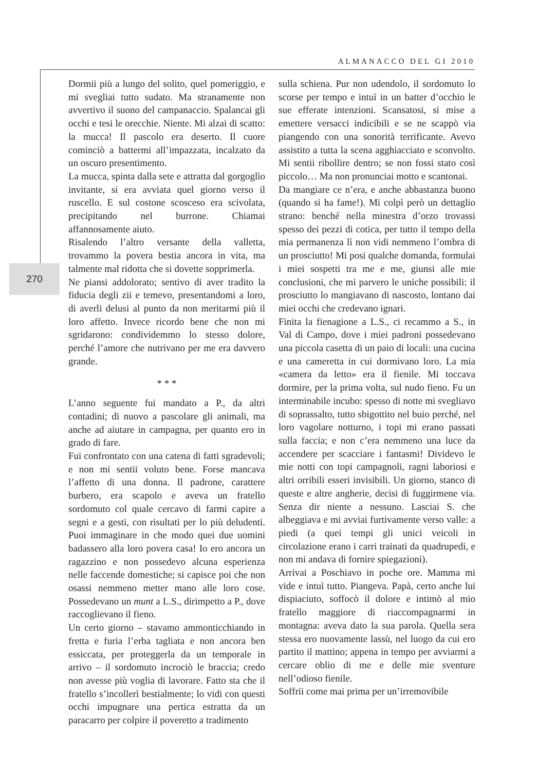ALMANACCO DEL GI 2010
270
Dormii più a lungo del solito, quel pomeriggio, e mi svegliai tutto sudato. Ma stranamente non avvertivo il suono del campanaccio. Spalancai gli occhi e tesi le orecchie. Niente. Mi alzai di scatto: la mucca! Il pascolo era deserto. Il cuore cominciò a battermi all’impazzata, incalzato da un oscuro presentimento.
La mucca, spinta dalla sete e attratta dal gorgoglìo invitante, si era avviata quel giorno verso il ruscello. E sul costone scosceso era scivolata, precipitando nel burrone. Chiamai affannosamente aiuto.
Risalendo l’altro versante della valletta, trovammo la povera bestia ancora in vita, ma talmente mal ridotta che si dovette sopprimerla.
Ne piansi addolorato; sentivo di aver tradito la fiducia degli zii e temevo, presentandomi a loro, di averli delusi al punto da non meritarmi più il loro affetto. Invece ricordo bene che non mi sgridarono: condividemmo lo stesso dolore, perché l’amore che nutrivano per me era davvero grande.
* * *
L’anno seguente fui mandato a P., da altri contadini; di nuovo a pascolare gli animali, ma anche ad aiutare in campagna, per quanto ero in grado di fare.
Fui confrontato con una catena di fatti sgradevoli; e non mi sentii voluto bene. Forse mancava l’affetto di una donna. Il padrone, carattere burbero, era scapolo e aveva un fratello sordomuto col quale cercavo di farmi capire a segni e a gesti, con risultati per lo più deludenti. Puoi immaginare in che modo quei due uomini badassero alla loro povera casa! Io ero ancora un ragazzino e non possedevo alcuna esperienza nelle faccende domestiche; si capisce poi che non osassi nemmeno metter mano alle loro cose. Possedevano un munt a L.S., dirimpetto a P., dove raccoglievano il fieno.
Un certo giorno – stavamo ammonticchiando in fretta e furia l’erba tagliata e non ancora ben essiccata, per proteggerla da un temporale in arrivo – il sordomuto incrociò le braccia; credo non avesse più voglia di lavorare. Fatto sta che il fratello s’incollerì bestialmente; lo vidi con questi occhi impugnare una pertica estratta da un paracarro per colpire il poveretto a tradimento
sulla schiena. Pur non udendolo, il sordomuto lo scorse per tempo e intuì in un batter d’occhio le sue efferate intenzioni. Scansatosi, si mise a emettere versacci indicibili e se ne scappò via piangendo con una sonorità terrificante. Avevo assistito a tutta la scena agghiacciato e sconvolto. Mi sentii ribollire dentro; se non fossi stato così piccolo… Ma non pronunciai motto e scantonai.
Da mangiare ce n’era, e anche abbastanza buono (quando si ha fame!). Mi colpì però un dettaglio strano: benché nella minestra d’orzo trovassi spesso dei pezzi di cotica, per tutto il tempo della mia permanenza lì non vidi nemmeno l’ombra di un prosciutto! Mi posi qualche domanda, formulai i miei sospetti tra me e me, giunsi alle mie conclusioni, che mi parvero le uniche possibili: il prosciutto lo mangiavano di nascosto, lontano dai miei occhi che credevano ignari.
Finita la fienagione a L.S., ci recammo a S., in Val di Campo, dove i miei padroni possedevano una piccola casetta di un paio di locali: una cucina e una cameretta in cui dormivano loro. La mia «camera da letto» era il fienile. Mi toccava dormire, per la prima volta, sul nudo fieno. Fu un interminabile incubo: spesso di notte mi svegliavo di soprassalto, tutto sbigottito nel buio perché, nel loro vagolare notturno, i topi mi erano passati sulla faccia; e non c’era nemmeno una luce da accendere per scacciare i fantasmi! Dividevo le mie notti con topi campagnoli, ragni laboriosi e altri orribili esseri invisibili. Un giorno, stanco di queste e altre angherie, decisi di fuggirmene via. Senza dir niente a nessuno. Lasciai S. che albeggiava e mi avviai furtivamente verso valle: a piedi (a quei tempi gli unici veicoli in circolazione erano i carri trainati da quadrupedi, e non mi andava di fornire spiegazioni).
Arrivai a Poschiavo in poche ore. Mamma mi vide e intuì tutto. Piangeva. Papà, certo anche lui dispiaciuto, soffocò il dolore e intimò al mio fratello maggiore di riaccompagnarmi in montagna: aveva dato la sua parola. Quella sera stessa ero nuovamente lassù, nel luogo da cui ero partito il mattino; appena in tempo per avviarmi a cercare oblio di me e delle mie sventure nell’odioso fienile.
Soffrii come mai prima per un’irremovibile